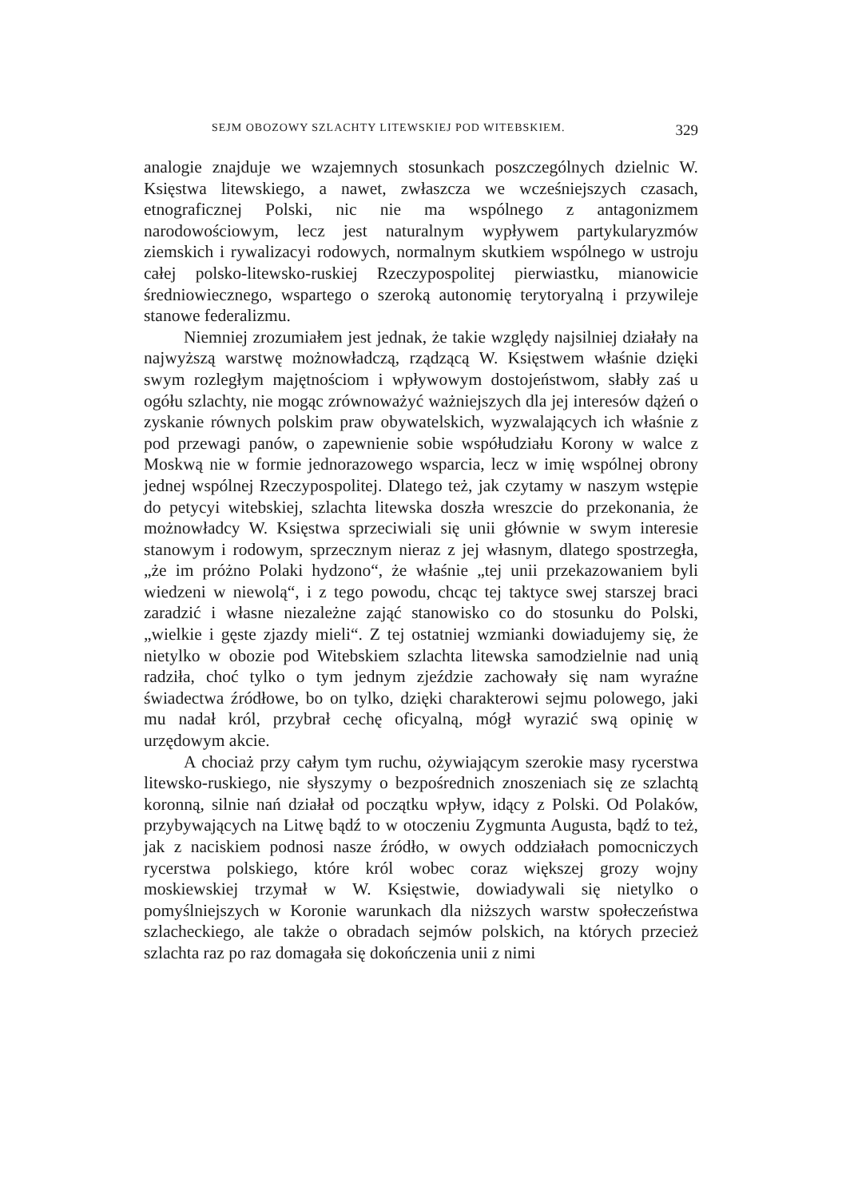SEJM OBOZOWY SZLACHTY LITEWSKIEJ POD WITEBSKIEM. 329
analogie znajduje we wzajemnych stosunkach poszczególnych dzielnic W. Księstwa litewskiego, a nawet, zwłaszcza we wcześniejszych czasach, etnograficznej Polski, nic nie ma wspólnego z antagonizmem narodowościowym, lecz jest naturalnym wypływem partykularyzmów ziemskich i rywalizacyi rodowych, normalnym skutkiem wspólnego w ustroju całej polsko-litewsko-ruskiej Rzeczypospolitej pierwiastku, mianowicie średniowiecznego, wspartego o szeroką autonomię terytoryalną i przywileje stanowe federalizmu.
Niemniej zrozumiałem jest jednak, że takie względy najsilniej działały na najwyższą warstwę możnowładczą, rządzącą W. Księstwem właśnie dzięki swym rozległym majętnościom i wpływowym dostojeństwom, słabły zaś u ogółu szlachty, nie mogąc zrównoważyć ważniejszych dla jej interesów dążeń o zyskanie równych polskim praw obywatelskich, wyzwalających ich właśnie z pod przewagi panów, o zapewnienie sobie współudziału Korony w walce z Moskwą nie w formie jednorazowego wsparcia, lecz w imię wspólnej obrony jednej wspólnej Rzeczypospolitej. Dlatego też, jak czytamy w naszym wstępie do petycyi witebskiej, szlachta litewska doszła wreszcie do przekonania, że możnowładcy W. Księstwa sprzeciwiali się unii głównie w swym interesie stanowym i rodowym, sprzecznym nieraz z jej własnym, dlatego spostrzegła, „że im próżno Polaki hydzono“, że właśnie „tej unii przekazowaniem byli wiedzeni w niewolą“, i z tego powodu, chcąc tej taktyce swej starszej braci zaradzić i własne niezależne zająć stanowisko co do stosunku do Polski, „wielkie i gęste zjazdy mieli“. Z tej ostatniej wzmianki dowiadujemy się, że nietylko w obozie pod Witebskiem szlachta litewska samodzielnie nad unią radziła, choć tylko o tym jednym zjeździe zachowały się nam wyraźne świadectwa źródłowe, bo on tylko, dzięki charakterowi sejmu polowego, jaki mu nadał król, przybrał cechę oficyalną, mógł wyrazić swą opinię w urzędowym akcie.
A chociaż przy całym tym ruchu, ożywiającym szerokie masy rycerstwa litewsko-ruskiego, nie słyszymy o bezpośrednich znoszeniach się ze szlachtą koronną, silnie nań działał od początku wpływ, idący z Polski. Od Polaków, przybywających na Litwę bądź to w otoczeniu Zygmunta Augusta, bądź to też, jak z naciskiem podnosi nasze źródło, w owych oddziałach pomocniczych rycerstwa polskiego, które król wobec coraz większej grozy wojny moskiewskiej trzymał w W. Księstwie, dowiadywali się nietylko o pomyślniejszych w Koronie warunkach dla niższych warstw społeczeństwa szlacheckiego, ale także o obradach sejmów polskich, na których przecież szlachta raz po raz domagała się dokończenia unii z nimi